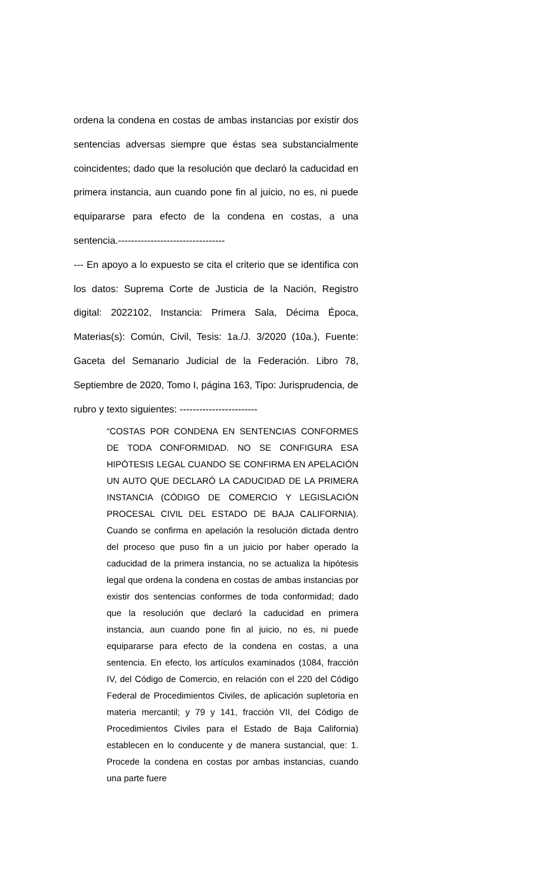ordena la condena en costas de ambas instancias por existir dos sentencias adversas siempre que éstas sea substancialmente coincidentes; dado que la resolución que declaró la caducidad en primera instancia, aun cuando pone fin al juicio, no es, ni puede equipararse para efecto de la condena en costas, a una sentencia.---------------------------------
--- En apoyo a lo expuesto se cita el criterio que se identifica con los datos: Suprema Corte de Justicia de la Nación, Registro digital: 2022102, Instancia: Primera Sala, Décima Época, Materias(s): Común, Civil, Tesis: 1a./J. 3/2020 (10a.), Fuente: Gaceta del Semanario Judicial de la Federación. Libro 78, Septiembre de 2020, Tomo I, página 163, Tipo: Jurisprudencia, de rubro y texto siguientes: ------------------------
“COSTAS POR CONDENA EN SENTENCIAS CONFORMES DE TODA CONFORMIDAD. NO SE CONFIGURA ESA HIPÓTESIS LEGAL CUANDO SE CONFIRMA EN APELACIÓN UN AUTO QUE DECLARÓ LA CADUCIDAD DE LA PRIMERA INSTANCIA (CÓDIGO DE COMERCIO Y LEGISLACIÓN PROCESAL CIVIL DEL ESTADO DE BAJA CALIFORNIA). Cuando se confirma en apelación la resolución dictada dentro del proceso que puso fin a un juicio por haber operado la caducidad de la primera instancia, no se actualiza la hipótesis legal que ordena la condena en costas de ambas instancias por existir dos sentencias conformes de toda conformidad; dado que la resolución que declaró la caducidad en primera instancia, aun cuando pone fin al juicio, no es, ni puede equipararse para efecto de la condena en costas, a una sentencia. En efecto, los artículos examinados (1084, fracción IV, del Código de Comercio, en relación con el 220 del Código Federal de Procedimientos Civiles, de aplicación supletoria en materia mercantil; y 79 y 141, fracción VII, del Código de Procedimientos Civiles para el Estado de Baja California) establecen en lo conducente y de manera sustancial, que: 1. Procede la condena en costas por ambas instancias, cuando una parte fuere